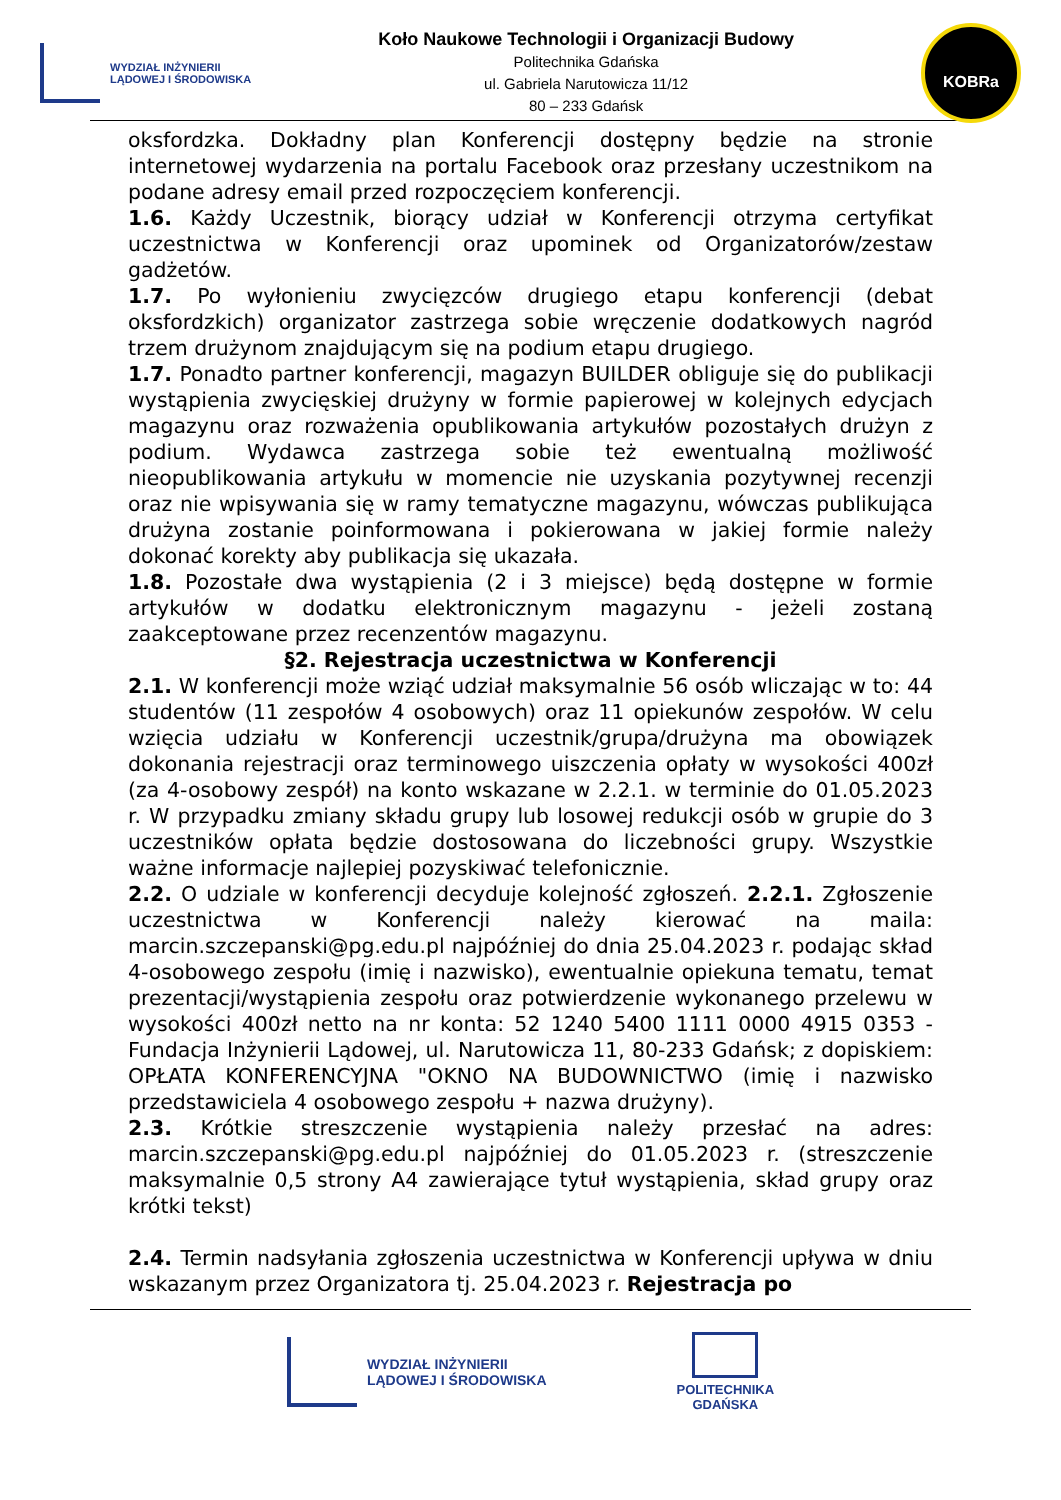WYDZIAŁ INŻYNIERII
LĄDOWEJ I ŚRODOWISKA
Koło Naukowe Technologii i Organizacji Budowy
Politechnika Gdańska
ul. Gabriela Narutowicza 11/12
80 – 233 Gdańsk
KOBRa
oksfordzka. Dokładny plan Konferencji dostępny będzie na stronie internetowej wydarzenia na portalu Facebook oraz przesłany uczestnikom na podane adresy email przed rozpoczęciem konferencji.
1.6. Każdy Uczestnik, biorący udział w Konferencji otrzyma certyfikat uczestnictwa w Konferencji oraz upominek od Organizatorów/zestaw gadżetów.
1.7. Po wyłonieniu zwycięzców drugiego etapu konferencji (debat oksfordzkich) organizator zastrzega sobie wręczenie dodatkowych nagród trzem drużynom znajdującym się na podium etapu drugiego.
1.7. Ponadto partner konferencji, magazyn BUILDER obliguje się do publikacji wystąpienia zwycięskiej drużyny w formie papierowej w kolejnych edycjach magazynu oraz rozważenia opublikowania artykułów pozostałych drużyn z podium. Wydawca zastrzega sobie też ewentualną możliwość nieopublikowania artykułu w momencie nie uzyskania pozytywnej recenzji oraz nie wpisywania się w ramy tematyczne magazynu, wówczas publikująca drużyna zostanie poinformowana i pokierowana w jakiej formie należy dokonać korekty aby publikacja się ukazała.
1.8. Pozostałe dwa wystąpienia (2 i 3 miejsce) będą dostępne w formie artykułów w dodatku elektronicznym magazynu - jeżeli zostaną zaakceptowane przez recenzentów magazynu.
§2. Rejestracja uczestnictwa w Konferencji
2.1. W konferencji może wziąć udział maksymalnie 56 osób wliczając w to: 44 studentów (11 zespołów 4 osobowych) oraz 11 opiekunów zespołów. W celu wzięcia udziału w Konferencji uczestnik/grupa/drużyna ma obowiązek dokonania rejestracji oraz terminowego uiszczenia opłaty w wysokości 400zł (za 4-osobowy zespół) na konto wskazane w 2.2.1. w terminie do 01.05.2023 r. W przypadku zmiany składu grupy lub losowej redukcji osób w grupie do 3 uczestników opłata będzie dostosowana do liczebności grupy. Wszystkie ważne informacje najlepiej pozyskiwać telefonicznie.
2.2. O udziale w konferencji decyduje kolejność zgłoszeń. 2.2.1. Zgłoszenie uczestnictwa w Konferencji należy kierować na maila: marcin.szczepanski@pg.edu.pl najpóźniej do dnia 25.04.2023 r. podając skład 4-osobowego zespołu (imię i nazwisko), ewentualnie opiekuna tematu, temat prezentacji/wystąpienia zespołu oraz potwierdzenie wykonanego przelewu w wysokości 400zł netto na nr konta: 52 1240 5400 1111 0000 4915 0353 - Fundacja Inżynierii Lądowej, ul. Narutowicza 11, 80-233 Gdańsk; z dopiskiem: OPŁATA KONFERENCYJNA "OKNO NA BUDOWNICTWO (imię i nazwisko przedstawiciela 4 osobowego zespołu + nazwa drużyny).
2.3. Krótkie streszczenie wystąpienia należy przesłać na adres: marcin.szczepanski@pg.edu.pl najpóźniej do 01.05.2023 r. (streszczenie maksymalnie 0,5 strony A4 zawierające tytuł wystąpienia, skład grupy oraz krótki tekst)
2.4. Termin nadsyłania zgłoszenia uczestnictwa w Konferencji upływa w dniu wskazanym przez Organizatora tj. 25.04.2023 r. Rejestracja po
WYDZIAŁ INŻYNIERII
LĄDOWEJ I ŚRODOWISKA
POLITECHNIKA
GDAŃSKA